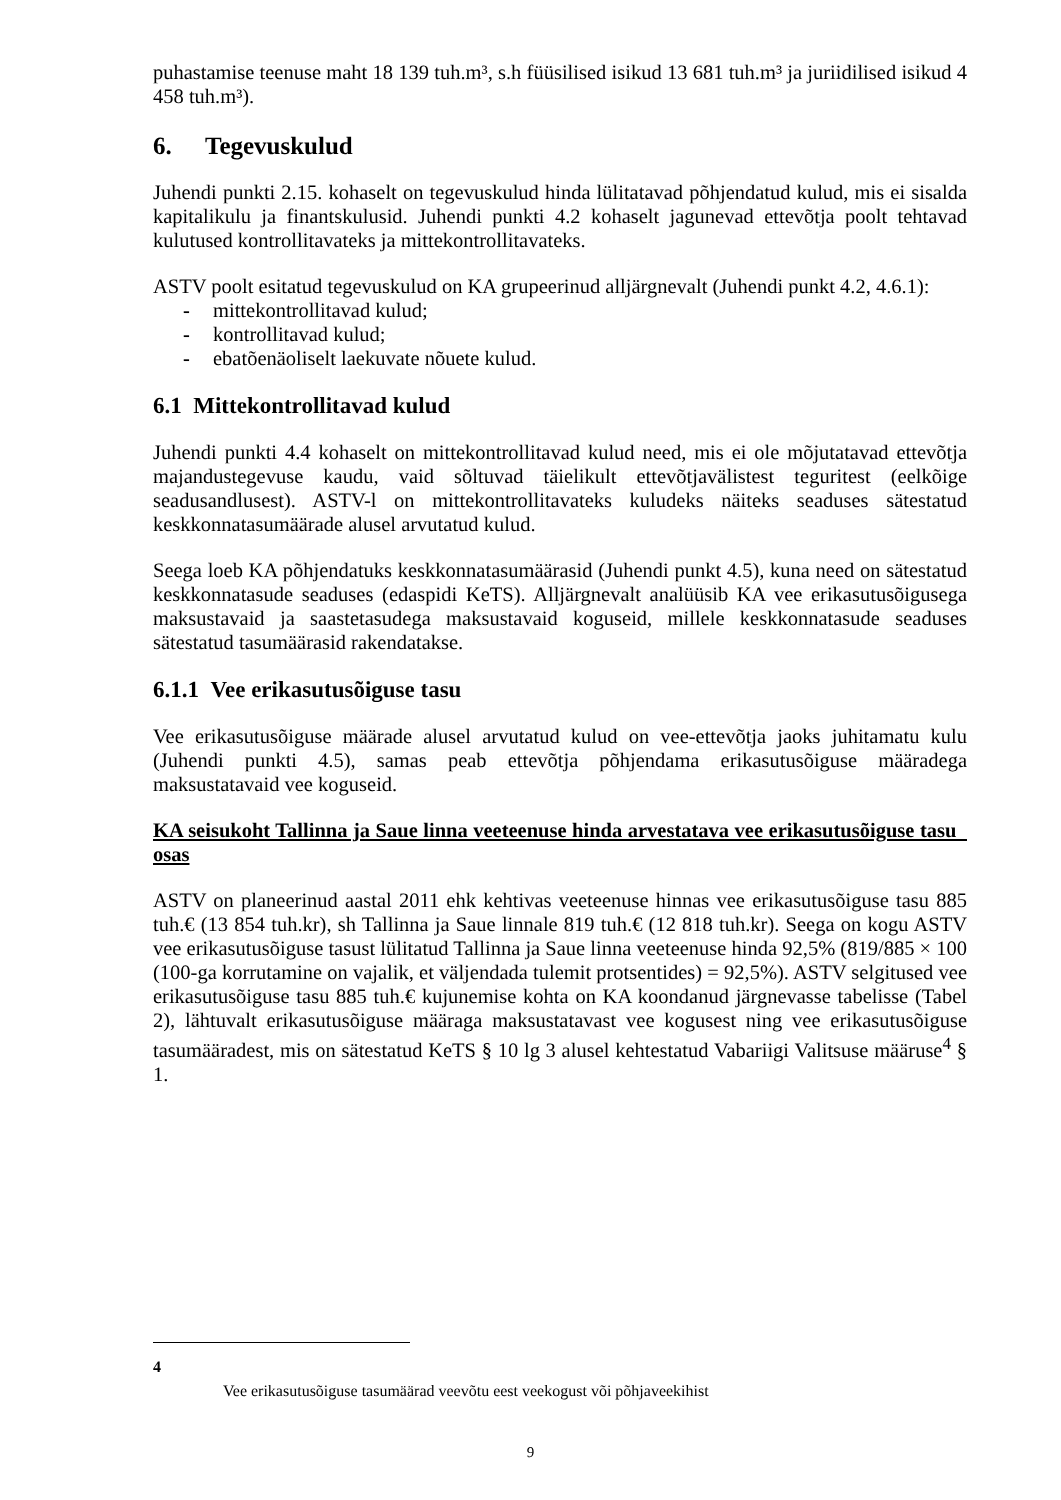puhastamise teenuse maht 18 139 tuh.m³, s.h füüsilised isikud 13 681 tuh.m³ ja juriidilised isikud 4 458 tuh.m³).
6. Tegevuskulud
Juhendi punkti 2.15. kohaselt on tegevuskulud hinda lülitatavad põhjendatud kulud, mis ei sisalda kapitalikulu ja finantskulusid. Juhendi punkti 4.2 kohaselt jagunevad ettevõtja poolt tehtavad kulutused kontrollitavateks ja mittekontrollitavateks.
ASTV poolt esitatud tegevuskulud on KA grupeerinud alljärgnevalt (Juhendi punkt 4.2, 4.6.1):
- mittekontrollitavad kulud;
- kontrollitavad kulud;
- ebatõenäoliselt laekuvate nõuete kulud.
6.1 Mittekontrollitavad kulud
Juhendi punkti 4.4 kohaselt on mittekontrollitavad kulud need, mis ei ole mõjutatavad ettevõtja majandustegevuse kaudu, vaid sõltuvad täielikult ettevõtjavälistest teguritest (eelkõige seadusandlusest). ASTV-l on mittekontrollitavateks kuludeks näiteks seaduses sätestatud keskkonnatasumäärade alusel arvutatud kulud.
Seega loeb KA põhjendatuks keskkonnatasumäärasid (Juhendi punkt 4.5), kuna need on sätestatud keskkonnatasude seaduses (edaspidi KeTS). Alljärgnevalt analüüsib KA vee erikasutusõigusega maksustavaid ja saastetasudega maksustavaid koguseid, millele keskkonnatasude seaduses sätestatud tasumäärasid rakendatakse.
6.1.1 Vee erikasutusõiguse tasu
Vee erikasutusõiguse määrade alusel arvutatud kulud on vee-ettevõtja jaoks juhitamatu kulu (Juhendi punkti 4.5), samas peab ettevõtja põhjendama erikasutusõiguse määradega maksustatavaid vee koguseid.
KA seisukoht Tallinna ja Saue linna veeteenuse hinda arvestatava vee erikasutusõiguse tasu osas
ASTV on planeerinud aastal 2011 ehk kehtivas veeteenuse hinnas vee erikasutusõiguse tasu 885 tuh.€ (13 854 tuh.kr), sh Tallinna ja Saue linnale 819 tuh.€ (12 818 tuh.kr). Seega on kogu ASTV vee erikasutusõiguse tasust lülitatud Tallinna ja Saue linna veeteenuse hinda 92,5% (819/885 × 100 (100-ga korrutamine on vajalik, et väljendada tulemit protsentides) = 92,5%). ASTV selgitused vee erikasutusõiguse tasu 885 tuh.€ kujunemise kohta on KA koondanud järgnevasse tabelisse (Tabel 2), lähtuvalt erikasutusõiguse määraga maksustatavast vee kogusest ning vee erikasutusõiguse tasumääradest, mis on sätestatud KeTS § 10 lg 3 alusel kehtestatud Vabariigi Valitsuse määruse<sup>4</sup> § 1.
4
Vee erikasutusõiguse tasumäärad veevõtu eest veekogust või põhjaveekihist
9